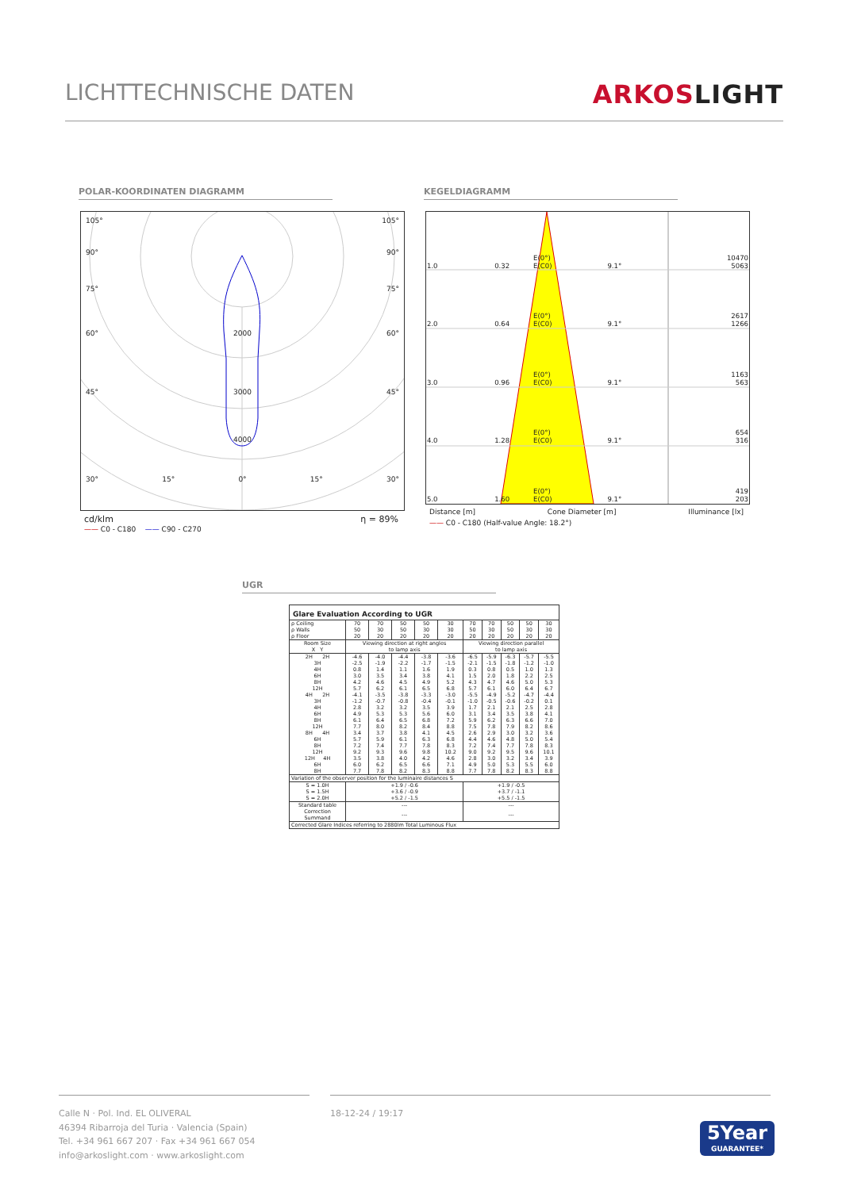LICHTTECHNISCHE DATEN ARKOSLIGHT
POLAR-KOORDINATEN DIAGRAMM KEGELDIAGRAMM
105° 105°
90° 90°
75° 75°
60° 2000 60°
45° 3000 45°
4000
30° 15° 0° 15° 30°
cd/klm η = 89%
—— C0 - C180 —— C90 - C270
| 1.0 | 0.32 | E(0°) E(C0) | 9.1° | 10470 5063 |
| 2.0 | 0.64 | E(0°) E(C0) | 9.1° | 2617 1266 |
| 3.0 | 0.96 | E(0°) E(C0) | 9.1° | 1163 563 |
| 4.0 | 1.28 | E(0°) E(C0) | 9.1° | 654 316 |
| 5.0 | 1.60 | E(0°) E(C0) | 9.1° | 419 203 |
Distance [m] Cone Diameter [m] Illuminance [lx]
—— C0 - C180 (Half-value Angle: 18.2°)
UGR
Glare Evaluation According to UGR
| ρ Ceiling | 70 | 70 | 50 | 50 | 30 | 70 | 70 | 50 | 50 | 30 |
| ρ Walls | 50 | 30 | 50 | 30 | 30 | 50 | 30 | 50 | 30 | 30 |
| ρ Floor | 20 | 20 | 20 | 20 | 20 | 20 | 20 | 20 | 20 | 20 |
| Room Size X Y | Viewing direction at right angles to lamp axis | | | | | Viewing direction parallel to lamp axis | | | | |
| 2H 2H | -4.6 | -4.0 | -4.4 | -3.8 | -3.6 | -6.5 | -5.9 | -6.3 | -5.7 | -5.5 |
| 3H | -2.5 | -1.9 | -2.2 | -1.7 | -1.5 | -2.1 | -1.5 | -1.8 | -1.2 | -1.0 |
| 4H | 0.8 | 1.4 | 1.1 | 1.6 | 1.9 | 0.3 | 0.8 | 0.5 | 1.0 | 1.3 |
| 6H | 3.0 | 3.5 | 3.4 | 3.8 | 4.1 | 1.5 | 2.0 | 1.8 | 2.2 | 2.5 |
| 8H | 4.2 | 4.6 | 4.5 | 4.9 | 5.2 | 4.3 | 4.7 | 4.6 | 5.0 | 5.3 |
| 12H | 5.7 | 6.2 | 6.1 | 6.5 | 6.8 | 5.7 | 6.1 | 6.0 | 6.4 | 6.7 |
| 4H 2H | -4.1 | -3.5 | -3.8 | -3.3 | -3.0 | -5.5 | -4.9 | -5.2 | -4.7 | -4.4 |
| 3H | -1.2 | -0.7 | -0.8 | -0.4 | -0.1 | -1.0 | -0.5 | -0.6 | -0.2 | 0.1 |
| 4H | 2.8 | 3.2 | 3.2 | 3.5 | 3.9 | 1.7 | 2.1 | 2.1 | 2.5 | 2.8 |
| 6H | 4.9 | 5.3 | 5.3 | 5.6 | 6.0 | 3.1 | 3.4 | 3.5 | 3.8 | 4.1 |
| 8H | 6.1 | 6.4 | 6.5 | 6.8 | 7.2 | 5.9 | 6.2 | 6.3 | 6.6 | 7.0 |
| 12H | 7.7 | 8.0 | 8.2 | 8.4 | 8.8 | 7.5 | 7.8 | 7.9 | 8.2 | 8.6 |
| 8H 4H | 3.4 | 3.7 | 3.8 | 4.1 | 4.5 | 2.6 | 2.9 | 3.0 | 3.2 | 3.6 |
| 6H | 5.7 | 5.9 | 6.1 | 6.3 | 6.8 | 4.4 | 4.6 | 4.8 | 5.0 | 5.4 |
| 8H | 7.2 | 7.4 | 7.7 | 7.8 | 8.3 | 7.2 | 7.4 | 7.7 | 7.8 | 8.3 |
| 12H | 9.2 | 9.3 | 9.6 | 9.8 | 10.2 | 9.0 | 9.2 | 9.5 | 9.6 | 10.1 |
| 12H 4H | 3.5 | 3.8 | 4.0 | 4.2 | 4.6 | 2.8 | 3.0 | 3.2 | 3.4 | 3.9 |
| 6H | 6.0 | 6.2 | 6.5 | 6.6 | 7.1 | 4.9 | 5.0 | 5.3 | 5.5 | 6.0 |
| 8H | 7.7 | 7.8 | 8.2 | 8.3 | 8.8 | 7.7 | 7.8 | 8.2 | 8.3 | 8.8 |
| Variation of the observer position for the luminaire distances S | | | | | | | | | | |
| S = 1.0H S = 1.5H S = 2.0H | +1.9 / -0.6 +3.6 / -0.9 +5.2 / -1.5 | | | | | +1.9 / -0.5 +3.7 / -1.1 +5.5 / -1.5 | | | | |
| Standard table | --- | | | | | --- | | | | |
| Correction Summand | --- | | | | | --- | | | | |
| Corrected Glare Indices referring to 2880lm Total Luminous Flux | | | | | | | | | | |
Calle N · Pol. Ind. EL OLIVERAL
46394 Ribarroja del Turia · Valencia (Spain)
Tel. +34 961 667 207 · Fax +34 961 667 054
info@arkoslight.com · www.arkoslight.com
18-12-24 / 19:17
5Year
GUARANTEE*